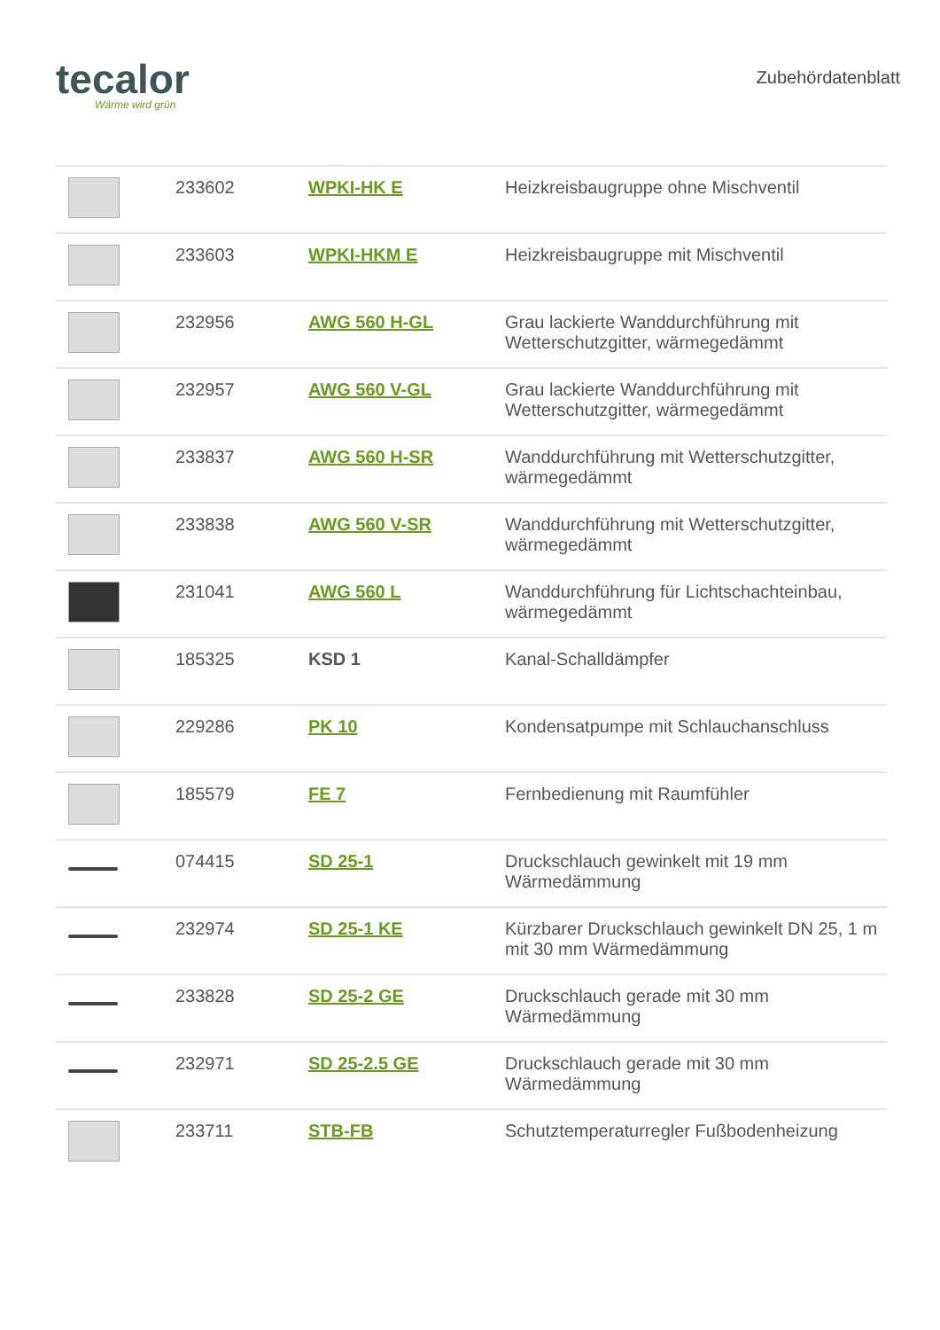tecalor
Wärme wird grün
Zubehördatenblatt
| | 233602 | WPKI-HK E | Heizkreisbaugruppe ohne Mischventil |
| | 233603 | WPKI-HKM E | Heizkreisbaugruppe mit Mischventil |
| | 232956 | AWG 560 H-GL | Grau lackierte Wanddurchführung mit Wetterschutzgitter, wärmegedämmt |
| | 232957 | AWG 560 V-GL | Grau lackierte Wanddurchführung mit Wetterschutzgitter, wärmegedämmt |
| | 233837 | AWG 560 H-SR | Wanddurchführung mit Wetterschutzgitter, wärmegedämmt |
| | 233838 | AWG 560 V-SR | Wanddurchführung mit Wetterschutzgitter, wärmegedämmt |
| | 231041 | AWG 560 L | Wanddurchführung für Lichtschachteinbau, wärmegedämmt |
| | 185325 | KSD 1 | Kanal-Schalldämpfer |
| | 229286 | PK 10 | Kondensatpumpe mit Schlauchanschluss |
| | 185579 | FE 7 | Fernbedienung mit Raumfühler |
| | 074415 | SD 25-1 | Druckschlauch gewinkelt mit 19 mm Wärmedämmung |
| | 232974 | SD 25-1 KE | Kürzbarer Druckschlauch gewinkelt DN 25, 1 m mit 30 mm Wärmedämmung |
| | 233828 | SD 25-2 GE | Druckschlauch gerade mit 30 mm Wärmedämmung |
| | 232971 | SD 25-2.5 GE | Druckschlauch gerade mit 30 mm Wärmedämmung |
| | 233711 | STB-FB | Schutztemperaturregler Fußbodenheizung |